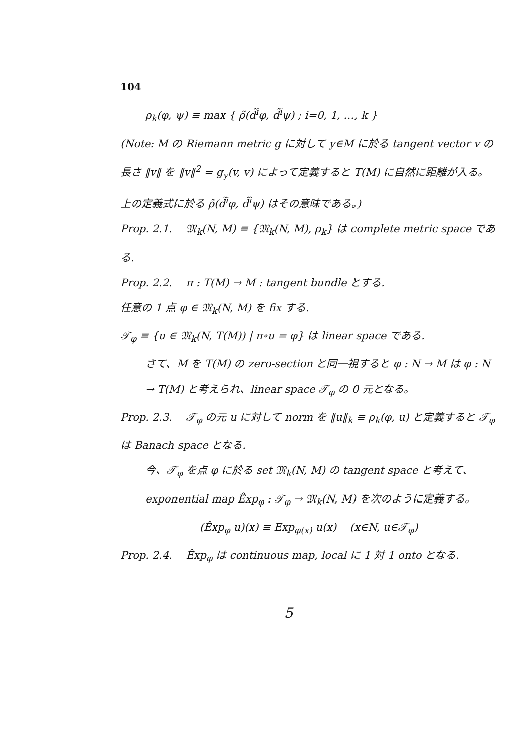104
ρ<sub>k</sub>(φ, ψ) ≡ max { ρ̃(d̃<sup>i</sup>φ, d̃<sup>i</sup>ψ) ; i=0, 1, …, k }
(Note: M の Riemann metric g に対して y∈M に於る tangent vector v の長さ ‖v‖ を ‖v‖<sup>2</sup> = g<sub>y</sub>(v, v) によって定義すると T(M) に自然に距離が入る。上の定義式に於る ρ̃(d̃<sup>i</sup>φ, d̃<sup>i</sup>ψ) はその意味である。)
Prop. 2.1. 𝔐<sub>k</sub>(N, M) ≡ {𝔐<sub>k</sub>(N, M), ρ<sub>k</sub>} は complete metric space である.
Prop. 2.2. π : T(M) → M : tangent bundle とする.
任意の 1 点 φ ∈ 𝔐<sub>k</sub>(N, M) を fix する.
𝒯<sub>φ</sub> ≡ {u ∈ 𝔐<sub>k</sub>(N, T(M)) | π∘u = φ} は linear space である.
さて、M を T(M) の zero-section と同一視すると φ : N → M は φ : N → T(M) と考えられ、linear space 𝒯<sub>φ</sub> の 0 元となる。
Prop. 2.3. 𝒯<sub>φ</sub> の元 u に対して norm を ‖u‖<sub>k</sub> ≡ ρ<sub>k</sub>(φ, u) と定義すると 𝒯<sub>φ</sub> は Banach space となる.
今、𝒯<sub>φ</sub> を点 φ に於る set 𝔐<sub>k</sub>(N, M) の tangent space と考えて、exponential map Ê̂xp<sub>φ</sub> : 𝒯<sub>φ</sub> → 𝔐<sub>k</sub>(N, M) を次のように定義する。
(Êxp<sub>φ</sub> u)(x) ≡ Exp<sub>φ(x)</sub> u(x) (x∈N, u∈𝒯<sub>φ</sub>)
Prop. 2.4. Êxp<sub>φ</sub> は continuous map, local に 1 対 1 onto となる.
5